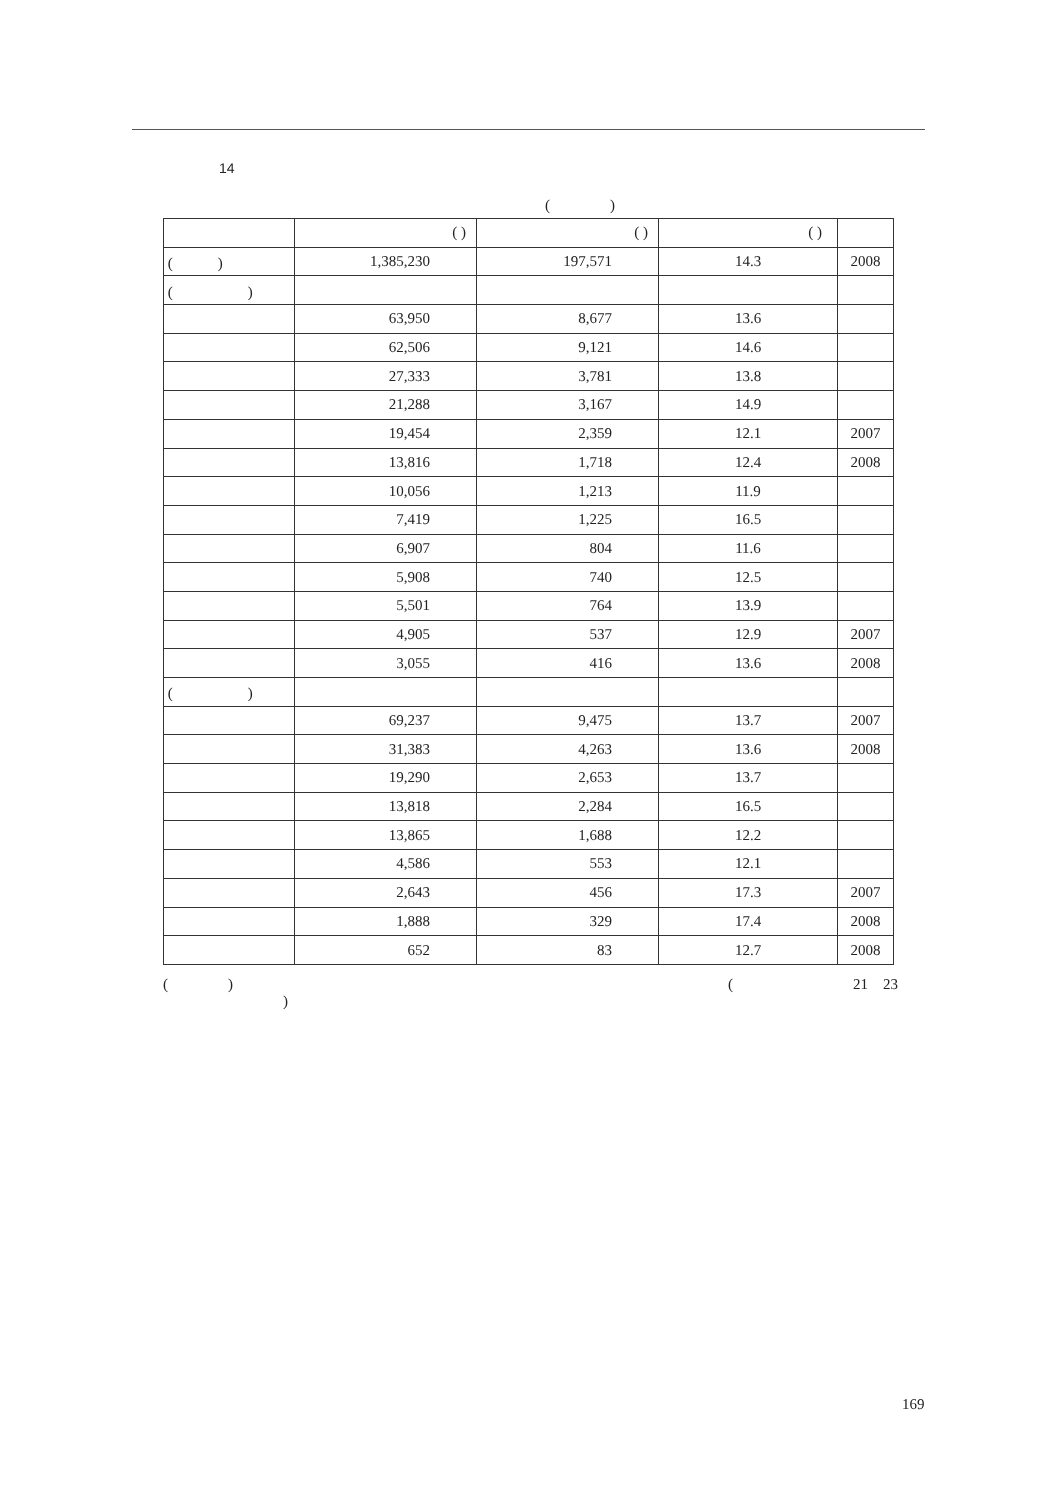14
(　　　　)
| | ( ) | ( ) | ( ) | |
| --- | --- | --- | --- | --- |
| ( ) | 1,385,230 | 197,571 | 14.3 | 2008 |
| ( ) | | | | |
| | 63,950 | 8,677 | 13.6 | |
| | 62,506 | 9,121 | 14.6 | |
| | 27,333 | 3,781 | 13.8 | |
| | 21,288 | 3,167 | 14.9 | |
| | 19,454 | 2,359 | 12.1 | 2007 |
| | 13,816 | 1,718 | 12.4 | 2008 |
| | 10,056 | 1,213 | 11.9 | |
| | 7,419 | 1,225 | 16.5 | |
| | 6,907 | 804 | 11.6 | |
| | 5,908 | 740 | 12.5 | |
| | 5,501 | 764 | 13.9 | |
| | 4,905 | 537 | 12.9 | 2007 |
| | 3,055 | 416 | 13.6 | 2008 |
| ( ) | | | | |
| | 69,237 | 9,475 | 13.7 | 2007 |
| | 31,383 | 4,263 | 13.6 | 2008 |
| | 19,290 | 2,653 | 13.7 | |
| | 13,818 | 2,284 | 16.5 | |
| | 13,865 | 1,688 | 12.2 | |
| | 4,586 | 553 | 12.1 | |
| | 2,643 | 456 | 17.3 | 2007 |
| | 1,888 | 329 | 17.4 | 2008 |
| | 652 | 83 | 12.7 | 2008 |
(　　　　) (　　　　　　　　21　23
)
169